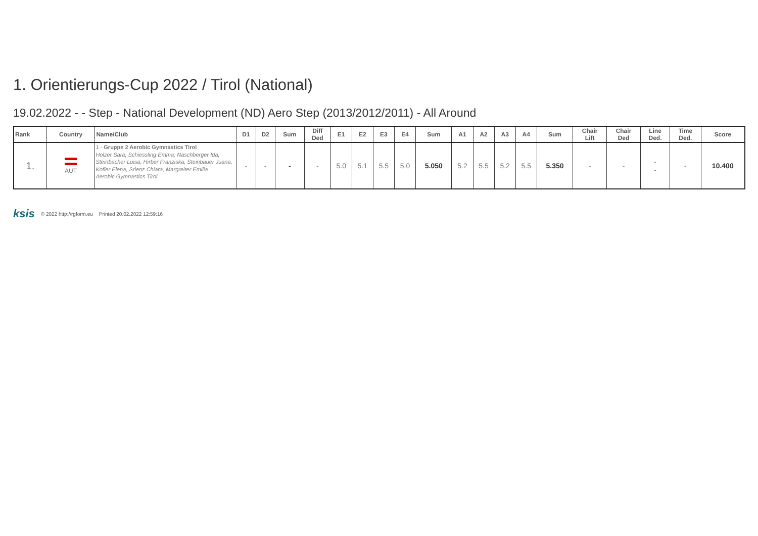1. Orientierungs-Cup 2022 / Tirol (National)
19.02.2022 - - Step - National Development (ND) Aero Step (2013/2012/2011) - All Around
| Rank | Country | Name/Club | D1 | D2 | Sum | Diff Ded | E1 | E2 | E3 | E4 | Sum | A1 | A2 | A3 | A4 | Sum | Chair Lift | Chair Ded | Line Ded. | Time Ded. | Score |
| --- | --- | --- | --- | --- | --- | --- | --- | --- | --- | --- | --- | --- | --- | --- | --- | --- | --- | --- | --- | --- | --- |
| 1. | AUT | 1 - Gruppe 2 Aerobic Gymnastics Tirol Holzer Sara, Schiessling Emma, Naschberger Ida, Steinbacher Luisa, Hirber Franziska, Steinbauer Juana, Kofler Elena, Srienz Chiara, Margreiter Emilia Aerobic Gymnastics Tirol | - | - | - | - | 5.0 | 5.1 | 5.5 | 5.0 | 5.050 | 5.2 | 5.5 | 5.2 | 5.5 | 5.350 | - | - | - - | - | 10.400 |
ksis © 2022 http://rgform.eu Printed 20.02.2022 12:59:16